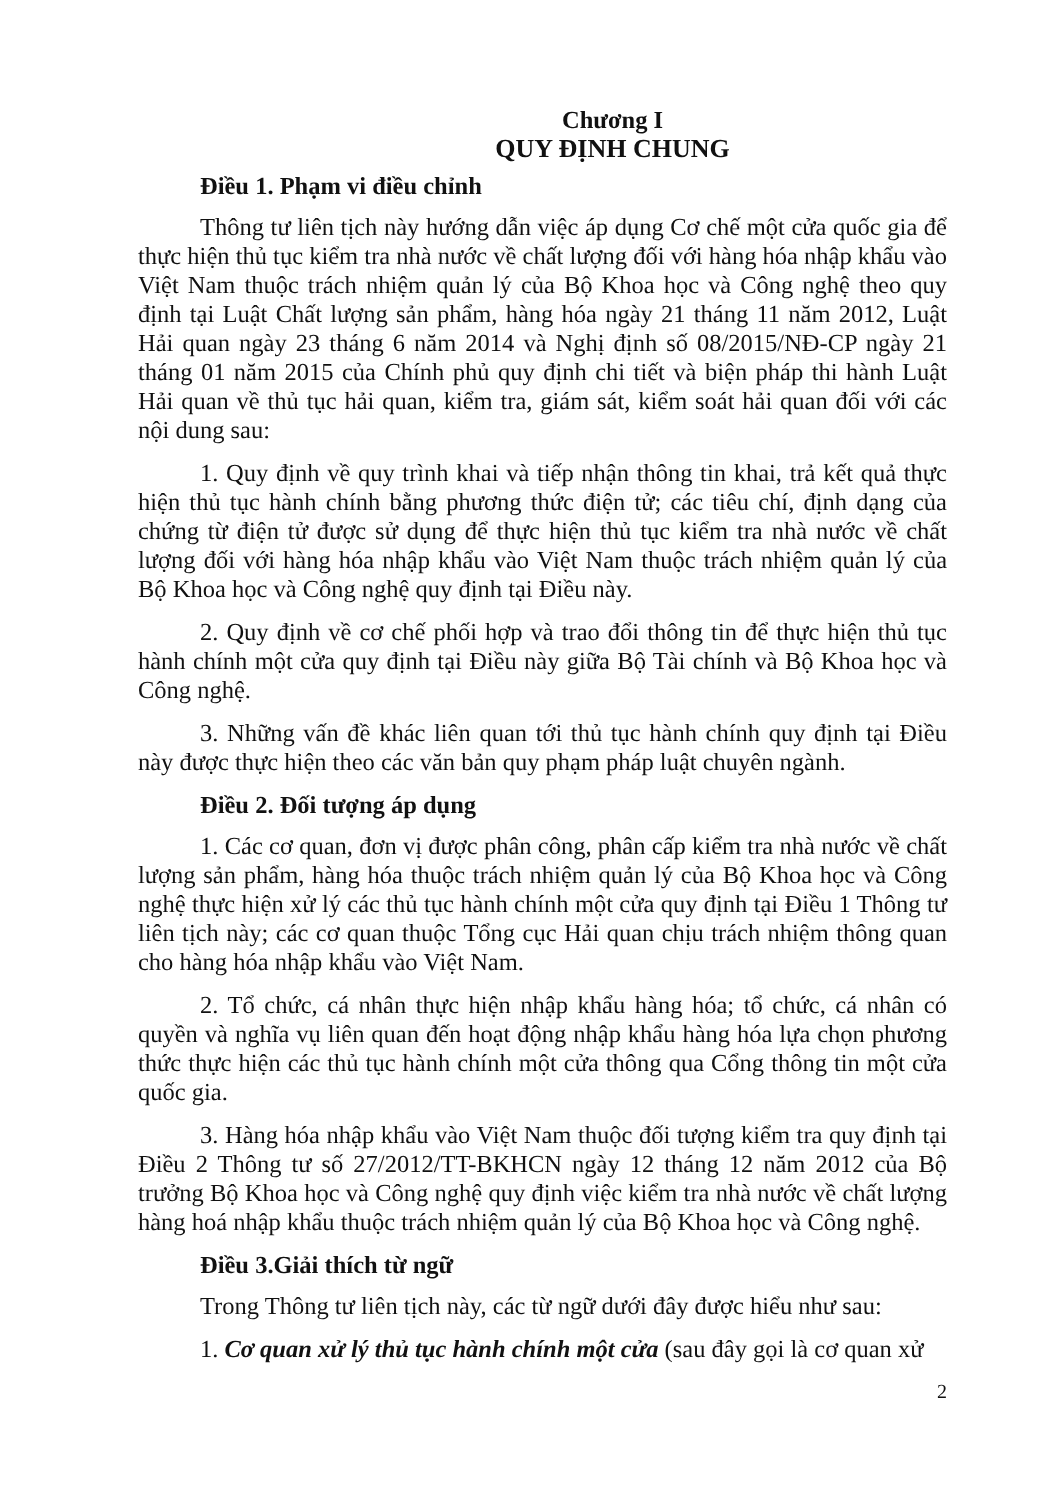Chương I
QUY ĐỊNH CHUNG
Điều 1. Phạm vi điều chỉnh
Thông tư liên tịch này hướng dẫn việc áp dụng Cơ chế một cửa quốc gia để thực hiện thủ tục kiểm tra nhà nước về chất lượng đối với hàng hóa nhập khẩu vào Việt Nam thuộc trách nhiệm quản lý của Bộ Khoa học và Công nghệ theo quy định tại Luật Chất lượng sản phẩm, hàng hóa ngày 21 tháng 11 năm 2012, Luật Hải quan ngày 23 tháng 6 năm 2014 và Nghị định số 08/2015/NĐ-CP ngày 21 tháng 01 năm 2015 của Chính phủ quy định chi tiết và biện pháp thi hành Luật Hải quan về thủ tục hải quan, kiểm tra, giám sát, kiểm soát hải quan đối với các nội dung sau:
1. Quy định về quy trình khai và tiếp nhận thông tin khai, trả kết quả thực hiện thủ tục hành chính bằng phương thức điện tử; các tiêu chí, định dạng của chứng từ điện tử được sử dụng để thực hiện thủ tục kiểm tra nhà nước về chất lượng đối với hàng hóa nhập khẩu vào Việt Nam thuộc trách nhiệm quản lý của Bộ Khoa học và Công nghệ quy định tại Điều này.
2. Quy định về cơ chế phối hợp và trao đổi thông tin để thực hiện thủ tục hành chính một cửa quy định tại Điều này giữa Bộ Tài chính và Bộ Khoa học và Công nghệ.
3. Những vấn đề khác liên quan tới thủ tục hành chính quy định tại Điều này được thực hiện theo các văn bản quy phạm pháp luật chuyên ngành.
Điều 2. Đối tượng áp dụng
1. Các cơ quan, đơn vị được phân công, phân cấp kiểm tra nhà nước về chất lượng sản phẩm, hàng hóa thuộc trách nhiệm quản lý của Bộ Khoa học và Công nghệ thực hiện xử lý các thủ tục hành chính một cửa quy định tại Điều 1 Thông tư liên tịch này; các cơ quan thuộc Tổng cục Hải quan chịu trách nhiệm thông quan cho hàng hóa nhập khẩu vào Việt Nam.
2. Tổ chức, cá nhân thực hiện nhập khẩu hàng hóa; tổ chức, cá nhân có quyền và nghĩa vụ liên quan đến hoạt động nhập khẩu hàng hóa lựa chọn phương thức thực hiện các thủ tục hành chính một cửa thông qua Cổng thông tin một cửa quốc gia.
3. Hàng hóa nhập khẩu vào Việt Nam thuộc đối tượng kiểm tra quy định tại Điều 2 Thông tư số 27/2012/TT-BKHCN ngày 12 tháng 12 năm 2012 của Bộ trưởng Bộ Khoa học và Công nghệ quy định việc kiểm tra nhà nước về chất lượng hàng hoá nhập khẩu thuộc trách nhiệm quản lý của Bộ Khoa học và Công nghệ.
Điều 3.Giải thích từ ngữ
Trong Thông tư liên tịch này, các từ ngữ dưới đây được hiểu như sau:
1. Cơ quan xử lý thủ tục hành chính một cửa (sau đây gọi là cơ quan xử
2